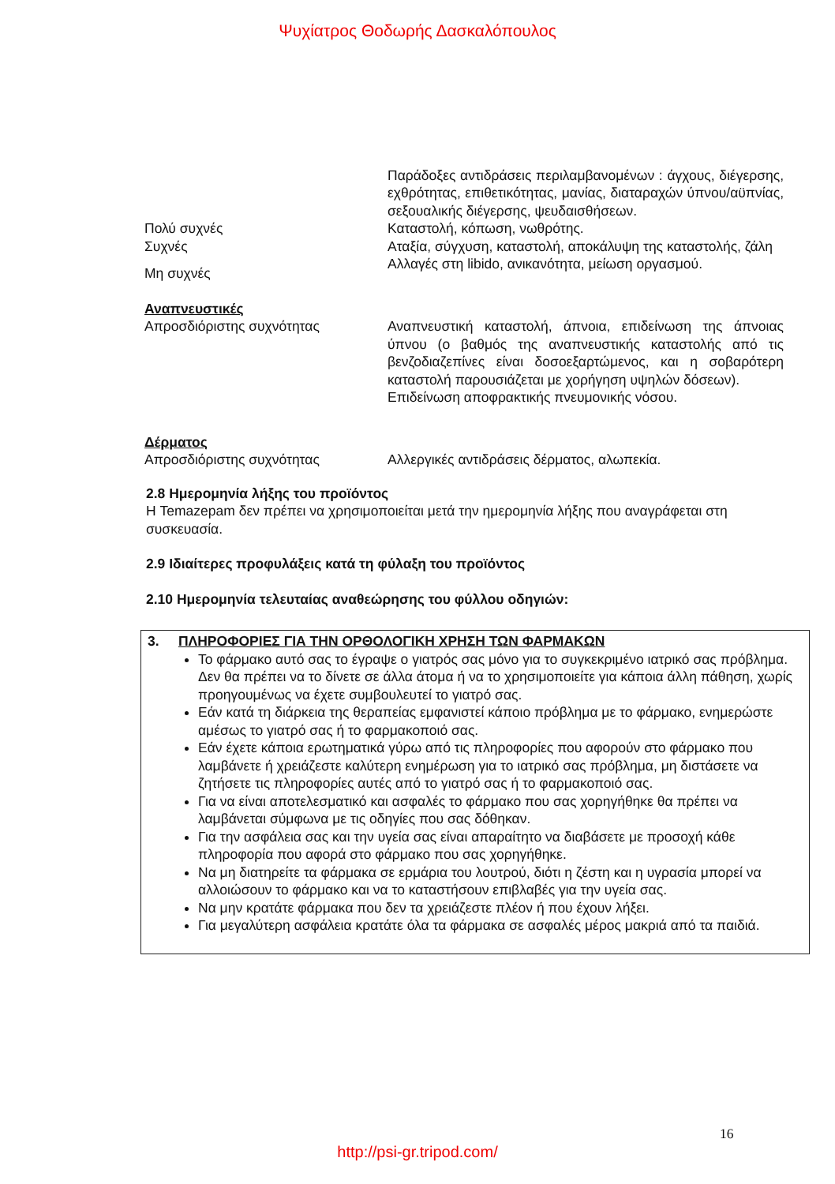Ψυχίατρος Θοδωρής Δασκαλόπουλος
Παράδοξες αντιδράσεις περιλαμβανομένων : άγχους, διέγερσης, εχθρότητας, επιθετικότητας, μανίας, διαταραχών ύπνου/αϋπνίας, σεξουαλικής διέγερσης, ψευδαισθήσεων.
Πολύ συχνές Καταστολή, κόπωση, νωθρότης.
Συχνές Αταξία, σύγχυση, καταστολή, αποκάλυψη της καταστολής, ζάλη
Μη συχνές
Αλλαγές στη libido, ανικανότητα, μείωση οργασμού.
Αναπνευστικές
Απροσδιόριστης συχνότητας
Αναπνευστική καταστολή, άπνοια, επιδείνωση της άπνοιας ύπνου (ο βαθμός της αναπνευστικής καταστολής από τις βενζοδιαζεπίνες είναι δοσοεξαρτώμενος, και η σοβαρότερη καταστολή παρουσιάζεται με χορήγηση υψηλών δόσεων).
Επιδείνωση αποφρακτικής πνευμονικής νόσου.
Δέρματος
Απροσδιόριστης συχνότητας
Αλλεργικές αντιδράσεις δέρματος, αλωπεκία.
2.8 Ημερομηνία λήξης του προϊόντος
Η Temazepam δεν πρέπει να χρησιμοποιείται μετά την ημερομηνία λήξης που αναγράφεται στη συσκευασία.
2.9 Ιδιαίτερες προφυλάξεις κατά τη φύλαξη του προϊόντος
2.10 Ημερομηνία τελευταίας αναθεώρησης του φύλλου οδηγιών:
3. ΠΛΗΡΟΦΟΡΙΕΣ ΓΙΑ ΤΗΝ ΟΡΘΟΛΟΓΙΚΗ ΧΡΗΣΗ ΤΩΝ ΦΑΡΜΑΚΩΝ
Το φάρμακο αυτό σας το έγραψε ο γιατρός σας μόνο για το συγκεκριμένο ιατρικό σας πρόβλημα. Δεν θα πρέπει να το δίνετε σε άλλα άτομα ή να το χρησιμοποιείτε για κάποια άλλη πάθηση, χωρίς προηγουμένως να έχετε συμβουλευτεί το γιατρό σας.
Εάν κατά τη διάρκεια της θεραπείας εμφανιστεί κάποιο πρόβλημα με το φάρμακο, ενημερώστε αμέσως το γιατρό σας ή το φαρμακοποιό σας.
Εάν έχετε κάποια ερωτηματικά γύρω από τις πληροφορίες που αφορούν στο φάρμακο που λαμβάνετε ή χρειάζεστε καλύτερη ενημέρωση για το ιατρικό σας πρόβλημα, μη διστάσετε να ζητήσετε τις πληροφορίες αυτές από το γιατρό σας ή το φαρμακοποιό σας.
Για να είναι αποτελεσματικό και ασφαλές το φάρμακο που σας χορηγήθηκε θα πρέπει να λαμβάνεται σύμφωνα με τις οδηγίες που σας δόθηκαν.
Για την ασφάλεια σας και την υγεία σας είναι απαραίτητο να διαβάσετε με προσοχή κάθε πληροφορία που αφορά στο φάρμακο που σας χορηγήθηκε.
Να μη διατηρείτε τα φάρμακα σε ερμάρια του λουτρού, διότι η ζέστη και η υγρασία μπορεί να αλλοιώσουν το φάρμακο και να το καταστήσουν επιβλαβές για την υγεία σας.
Να μην κρατάτε φάρμακα που δεν τα χρειάζεστε πλέον ή που έχουν λήξει.
Για μεγαλύτερη ασφάλεια κρατάτε όλα τα φάρμακα σε ασφαλές μέρος μακριά από τα παιδιά.
16
http://psi-gr.tripod.com/